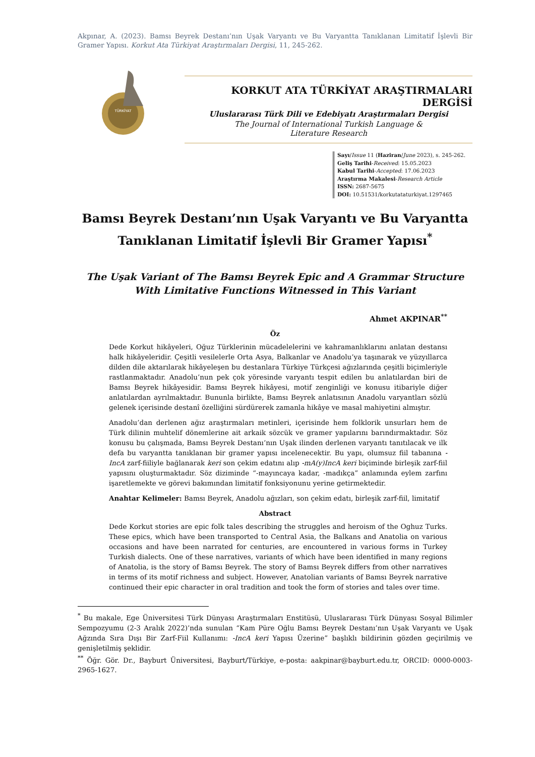Akpınar, A. (2023). Bamsı Beyrek Destanı’nın Uşak Varyantı ve Bu Varyantta Tanıklanan Limitatif İşlevli Bir Gramer Yapısı. Korkut Ata Türkiyat Araştırmaları Dergisi, 11, 245-262.
TÜRKİYAT
KORKUT ATA TÜRKİYAT ARAŞTIRMALARI DERGİSİ
Uluslararası Türk Dili ve Edebiyatı Araştırmaları Dergisi
The Journal of International Turkish Language &
Literature Research
Sayı/Issue 11 (Haziran/June 2023), s. 245-262.
Geliş Tarihi-Received: 15.05.2023
Kabul Tarihi-Accepted: 17.06.2023
Araştırma Makalesi-Research Article
ISSN: 2687-5675
DOI: 10.51531/korkutataturkiyat.1297465
Bamsı Beyrek Destanı’nın Uşak Varyantı ve Bu Varyantta Tanıklanan Limitatif İşlevli Bir Gramer Yapısı<sup>*</sup>
The Uşak Variant of The Bamsı Beyrek Epic and A Grammar Structure With Limitative Functions Witnessed in This Variant
Ahmet AKPINAR<sup>**</sup>
Öz
Dede Korkut hikâyeleri, Oğuz Türklerinin mücadelelerini ve kahramanlıklarını anlatan destansı halk hikâyeleridir. Çeşitli vesilelerle Orta Asya, Balkanlar ve Anadolu’ya taşınarak ve yüzyıllarca dilden dile aktarılarak hikâyeleşen bu destanlara Türkiye Türkçesi ağızlarında çeşitli biçimleriyle rastlanmaktadır. Anadolu’nun pek çok yöresinde varyantı tespit edilen bu anlatılardan biri de Bamsı Beyrek hikâyesidir. Bamsı Beyrek hikâyesi, motif zenginliği ve konusu itibariyle diğer anlatılardan ayrılmaktadır. Bununla birlikte, Bamsı Beyrek anlatısının Anadolu varyantları sözlü gelenek içerisinde destanî özelliğini sürdürerek zamanla hikâye ve masal mahiyetini almıştır.
Anadolu’dan derlenen ağız araştırmaları metinleri, içerisinde hem folklorik unsurları hem de Türk dilinin muhtelif dönemlerine ait arkaik sözcük ve gramer yapılarını barındırmaktadır. Söz konusu bu çalışmada, Bamsı Beyrek Destanı’nın Uşak ilinden derlenen varyantı tanıtılacak ve ilk defa bu varyantta tanıklanan bir gramer yapısı incelenecektir. Bu yapı, olumsuz fiil tabanına -IncA zarf-fiiliyle bağlanarak keri son çekim edatını alıp -mA(y)IncA keri biçiminde birleşik zarf-fiil yapısını oluşturmaktadır. Söz diziminde “-mayıncaya kadar, -madıkça” anlamında eylem zarfını işaretlemekte ve görevi bakımından limitatif fonksiyonunu yerine getirmektedir.
Anahtar Kelimeler: Bamsı Beyrek, Anadolu ağızları, son çekim edatı, birleşik zarf-fiil, limitatif
Abstract
Dede Korkut stories are epic folk tales describing the struggles and heroism of the Oghuz Turks. These epics, which have been transported to Central Asia, the Balkans and Anatolia on various occasions and have been narrated for centuries, are encountered in various forms in Turkey Turkish dialects. One of these narratives, variants of which have been identified in many regions of Anatolia, is the story of Bamsı Beyrek. The story of Bamsı Beyrek differs from other narratives in terms of its motif richness and subject. However, Anatolian variants of Bamsı Beyrek narrative continued their epic character in oral tradition and took the form of stories and tales over time.
<sup>*</sup> Bu makale, Ege Üniversitesi Türk Dünyası Araştırmaları Enstitüsü, Uluslararası Türk Dünyası Sosyal Bilimler Sempozyumu (2-3 Aralık 2022)’nda sunulan “Kam Püre Oğlu Bamsı Beyrek Destanı’nın Uşak Varyantı ve Uşak Ağzında Sıra Dışı Bir Zarf-Fiil Kullanımı: -IncA keri Yapısı Üzerine” başlıklı bildirinin gözden geçirilmiş ve genişletilmiş şeklidir.
<sup>**</sup> Öğr. Gör. Dr., Bayburt Üniversitesi, Bayburt/Türkiye, e-posta: aakpinar@bayburt.edu.tr, ORCID: 0000-0003-2965-1627.